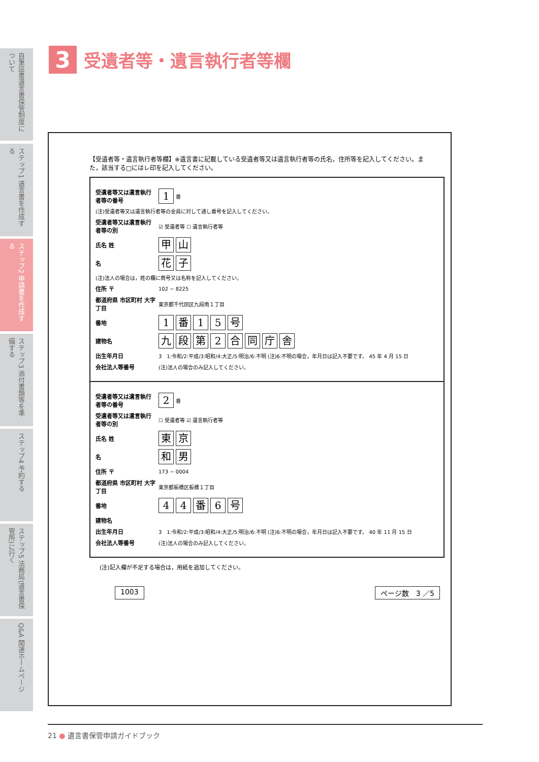自筆証書遺言書保管制度について
ステップ1 遺言書を作成する
ステップ2 申請書を作成する
ステップ3 添付書類等を準備する
ステップ4 予約する
ステップ5 法務局(遺言書保管所)に行く
Q&A 関連ホームページ
3
受遺者等・遺言執行者等欄
【受遺者等・遺言執行者等欄】※遺言書に記載している受遺者等又は遺言執行者等の氏名，住所等を記入してください。また，該当する□にはレ印を記入してください。
受遺者等又は遺言執行者等の番号 1 番
(注)受遺者等又は遺言執行者等の全員に対して通し番号を記入してください。
受遺者等又は遺言執行者等の別 ☑ 受遺者等 ☐ 遺言執行者等
氏名 姓 甲 山
名花 子
(注)法人の場合は，姓の欄に商号又は名称を記入してください。
住所 〒 102 − 8225
都道府県 市区町村 大字丁目 東京都千代田区九段南１丁目
番地 1 番 15 号
建物名 九段第 2 合同庁舎
出生年月日 3　1:令和/2:平成/3:昭和/4:大正/5:明治/6:不明 (注)6:不明の場合，年月日は記入不要です。 45 年 4 月 15 日
会社法人等番号 (注)法人の場合のみ記入してください。
受遺者等又は遺言執行者等の番号 2 番
受遺者等又は遺言執行者等の別 ☐ 受遺者等 ☑ 遺言執行者等
氏名 姓 東 京
名和 男
住所 〒 173 − 0004
都道府県 市区町村 大字丁目 東京都板橋区板橋１丁目
番地 44 番 6 号
建物名
出生年月日 3　1:令和/2:平成/3:昭和/4:大正/5:明治/6:不明 (注)6:不明の場合，年月日は記入不要です。 40 年 11 月 15 日
会社法人等番号 (注)法人の場合のみ記入してください。
(注)記入欄が不足する場合は，用紙を追加してください。
1003 ページ数　3 ／5
21 ● 遺言書保管申請ガイドブック